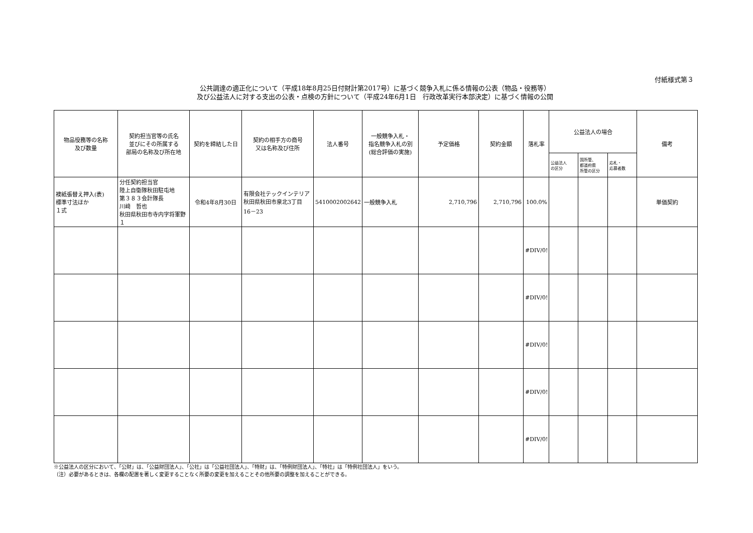付紙様式第３
公共調達の適正化について（平成18年8月25日付財計第2017号）に基づく競争入札に係る情報の公表（物品・役務等）
及び公益法人に対する支出の公表・点検の方針について（平成24年6月1日　行政改革実行本部決定）に基づく情報の公開
| 物品役務等の名称 及び数量 | 契約担当官等の氏名 並びにその所属する 部局の名称及び所在地 | 契約を締結した日 | 契約の相手方の商号 又は名称及び住所 | 法人番号 | 一般競争入札・ 指名競争入札の別 (総合評価の実施) | 予定価格 | 契約金額 | 落札率 | 公益法人の場合 | | | 備考 |
| --- | --- | --- | --- | --- | --- | --- | --- | --- | --- | --- | --- | --- |
| | | | | | | | | | 公益法人 の区分 | 国所管、 都道府県 所管の区分 | 応札・ 応募者数 | |
| 襖紙張替え押入(表) 標準寸法ほか １式 | 分任契約担当官 陸上自衛隊秋田駐屯地 第３８３会計隊長 川﨑 哲也 秋田県秋田市寺内字将軍野１ | 令和4年8月30日 | 有限会社テックインテリア 秋田県秋田市泉北3丁目 16－23 | 5410002002642 | 一般競争入札 | 2,710,796 | 2,710,796 | 100.0% | | | | 単価契約 |
| | | | | | | | | #DIV/0! | | | | |
| | | | | | | | | #DIV/0! | | | | |
| | | | | | | | | #DIV/0! | | | | |
| | | | | | | | | #DIV/0! | | | | |
| | | | | | | | | #DIV/0! | | | | |
※公益法人の区分において、「公財」は、「公益財団法人」、「公社」は「公益社団法人」、「特財」は、「特例財団法人」、「特社」は「特例社団法人」をいう。
（注）必要があるときは、各欄の配置を著しく変更することなく所要の変更を加えることその他所要の調整を加えることができる。